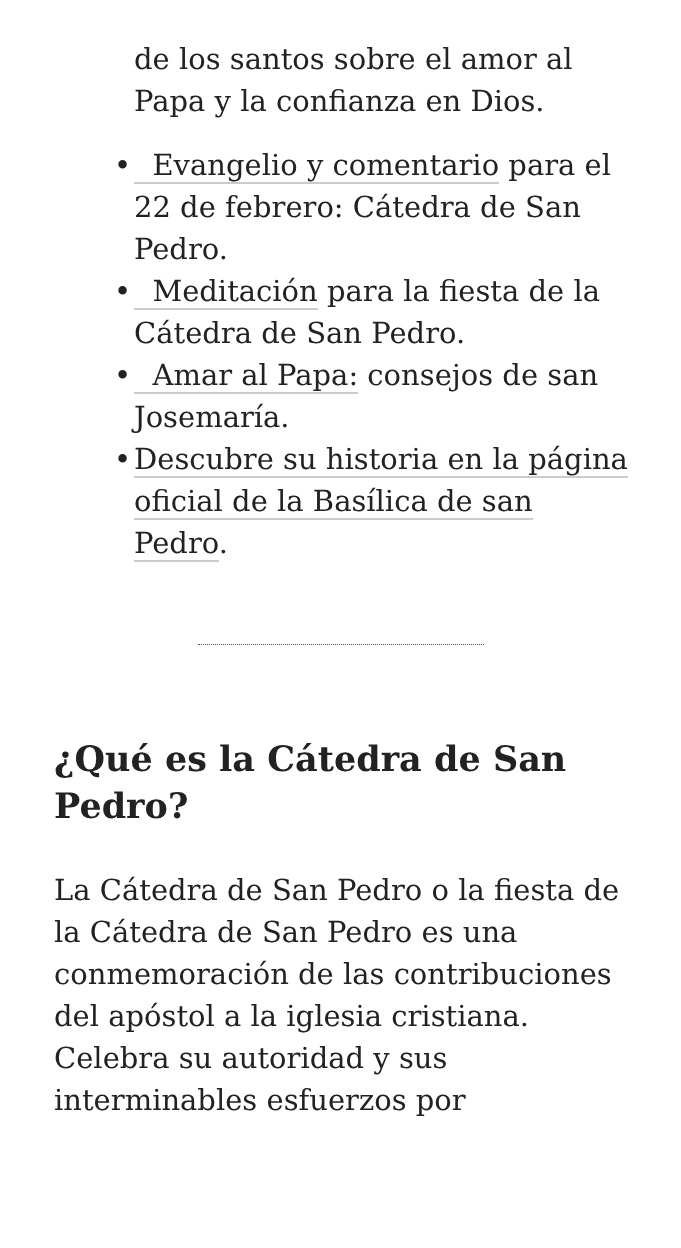de los santos sobre el amor al Papa y la confianza en Dios.
• Evangelio y comentario para el 22 de febrero: Cátedra de San Pedro.
• Meditación para la fiesta de la Cátedra de San Pedro.
• Amar al Papa: consejos de san Josemaría.
• Descubre su historia en la página oficial de la Basílica de san Pedro.
¿Qué es la Cátedra de San Pedro?
La Cátedra de San Pedro o la fiesta de la Cátedra de San Pedro es una conmemoración de las contribuciones del apóstol a la iglesia cristiana. Celebra su autoridad y sus interminables esfuerzos por